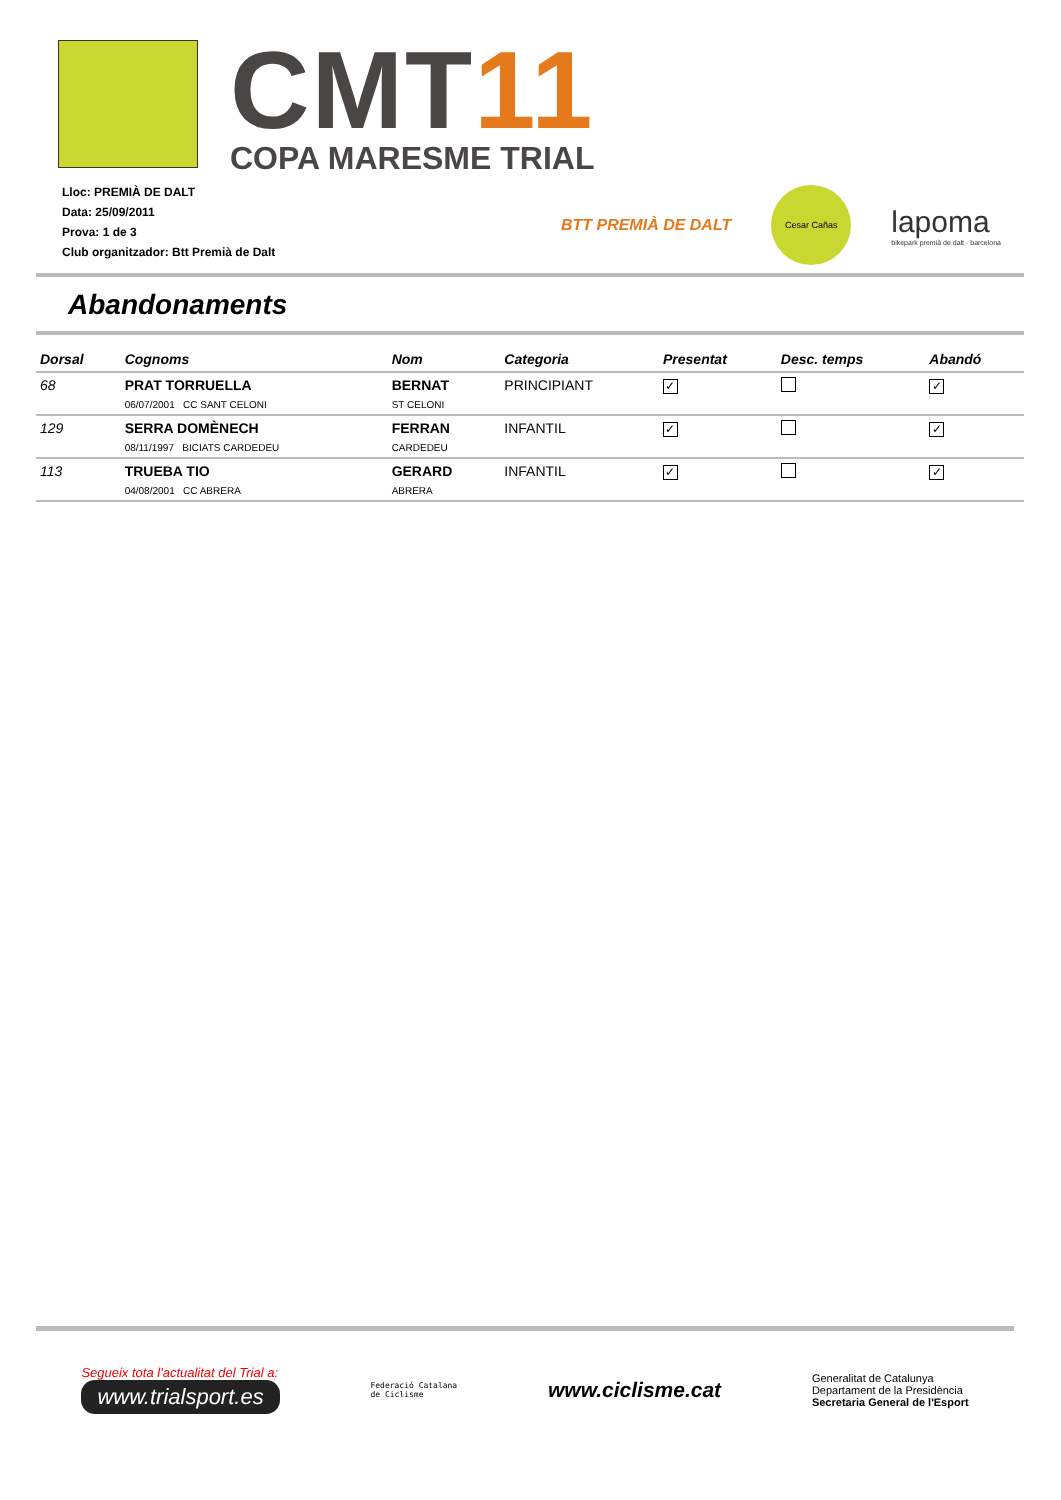CMT11
COPA MARESME TRIAL
Lloc: PREMIÀ DE DALT
Data: 25/09/2011
Prova: 1 de 3
Club organitzador: Btt Premià de Dalt
BTT PREMIÀ DE DALT
Cesar Cañas
lapoma
bikepark premià de dalt · barcelona
Abandonaments
| Dorsal | Cognoms | Nom | Categoria | Presentat | Desc. temps | Abandó |
| --- | --- | --- | --- | --- | --- | --- |
| 68 | PRAT TORRUELLA | BERNAT | PRINCIPIANT | ✓ | | ✓ |
| | 06/07/2001 CC SANT CELONI | ST CELONI | | | | |
| 129 | SERRA DOMÈNECH | FERRAN | INFANTIL | ✓ | | ✓ |
| | 08/11/1997 BICIATS CARDEDEU | CARDEDEU | | | | |
| 113 | TRUEBA TIO | GERARD | INFANTIL | ✓ | | ✓ |
| | 04/08/2001 CC ABRERA | ABRERA | | | | |
Segueix tota l'actualitat del Trial a:
www.trialsport.es
Federació Catalana
de Ciclisme
www.ciclisme.cat
Generalitat de Catalunya
Departament de la Presidència
Secretaria General de l'Esport